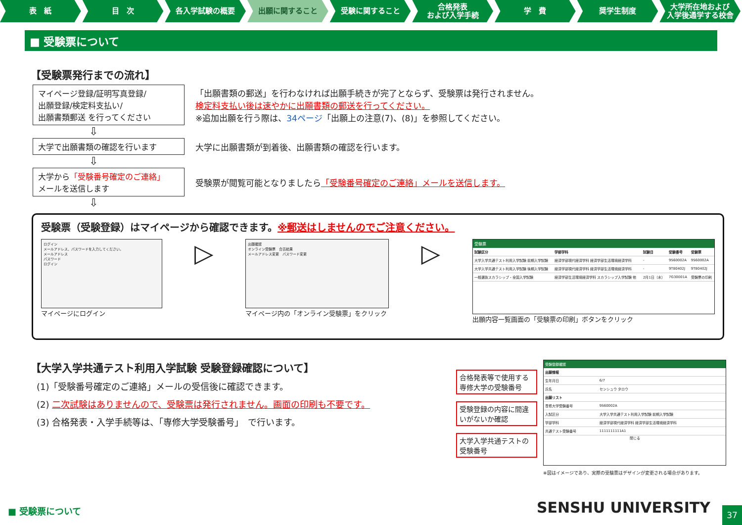表　紙 目　次 各入学試験の概要 出願に関すること 受験に関すること 合格発表
および入学手続
学　費 奨学生制度 大学所在地および
入学後通学する校舎
■ 受験票について
【受験票発行までの流れ】
マイページ登録/証明写真登録/
出願登録/検定料支払い/
出願書類郵送 を行ってください
「出願書類の郵送」を行わなければ出願手続きが完了とならず、受験票は発行されません。
検定料支払い後は速やかに出願書類の郵送を行ってください。
※追加出願を行う際は、34ページ「出願上の注意(7)、(8)」を参照してください。
⇩
大学で出願書類の確認を行います
大学に出願書類が到着後、出願書類の確認を行います。
⇩
大学から「受験番号確定のご連絡」
メールを送信します
受験票が閲覧可能となりましたら「受験番号確定のご連絡」メールを送信します。
⇩
受験票（受験登録）はマイページから確認できます。※郵送はしませんのでご注意ください。
ログイン
メールアドレス、パスワードを入力してください。
メールアドレス
パスワード
ログイン
マイページにログイン
▷
出願確認
オンライン受験票　合否結果
メールアドレス変更　パスワード変更
マイページ内の「オンライン受験票」をクリック
▷
受験票
| 試験区分 | 学部学科 | 試験日 | 受験番号 | 受験票 |
| --- | --- | --- | --- | --- |
| 大学入学共通テスト利用入学試験 前期入学試験 | 経済学部現代経済学科 経済学部生活環境経済学科 | - | 9S60002A | 9S60002A |
| 大学入学共通テスト利用入学試験 後期入学試験 | 経済学部現代経済学科 経済学部生活環境経済学科 | - | 9T80402J | 9T80402J |
| 一般選抜スカラシップ・全国入学試験 | 経済学部生活環境経済学科 スカラシップ入学試験 他 | 2月1日（水） | 7G30001A | 受験票の印刷 |
出願内容一覧画面の「受験票の印刷」ボタンをクリック
【大学入学共通テスト利用入学試験 受験登録確認について】
(1)「受験番号確定のご連絡」メールの受信後に確認できます。
(2) 二次試験はありませんので、受験票は発行されません。画面の印刷も不要です。
(3) 合格発表・入学手続等は、「専修大学受験番号」　で行います。
合格発表等で使用する専修大学の受験番号
受験登録の内容に間違いがないか確認
大学入学共通テストの受験番号
受験登録確認
| 出願情報 | |
| --- | --- |
| 生年月日 | 6/7 |
| 氏名 | センシュウ タロウ |
| 出願リスト | |
| 専修大学受験番号 | 9S60002A |
| 入試区分 | 大学入学共通テスト利用入学試験 前期入学試験 |
| 学部学科 | 経済学部現代経済学科 経済学部生活環境経済学科 |
| 共通テスト受験番号 | 1111111111A1 |
閉じる
※図はイメージであり、実際の受験票はデザインが変更される場合があります。
■ 受験票について SENSHU UNIVERSITY
37